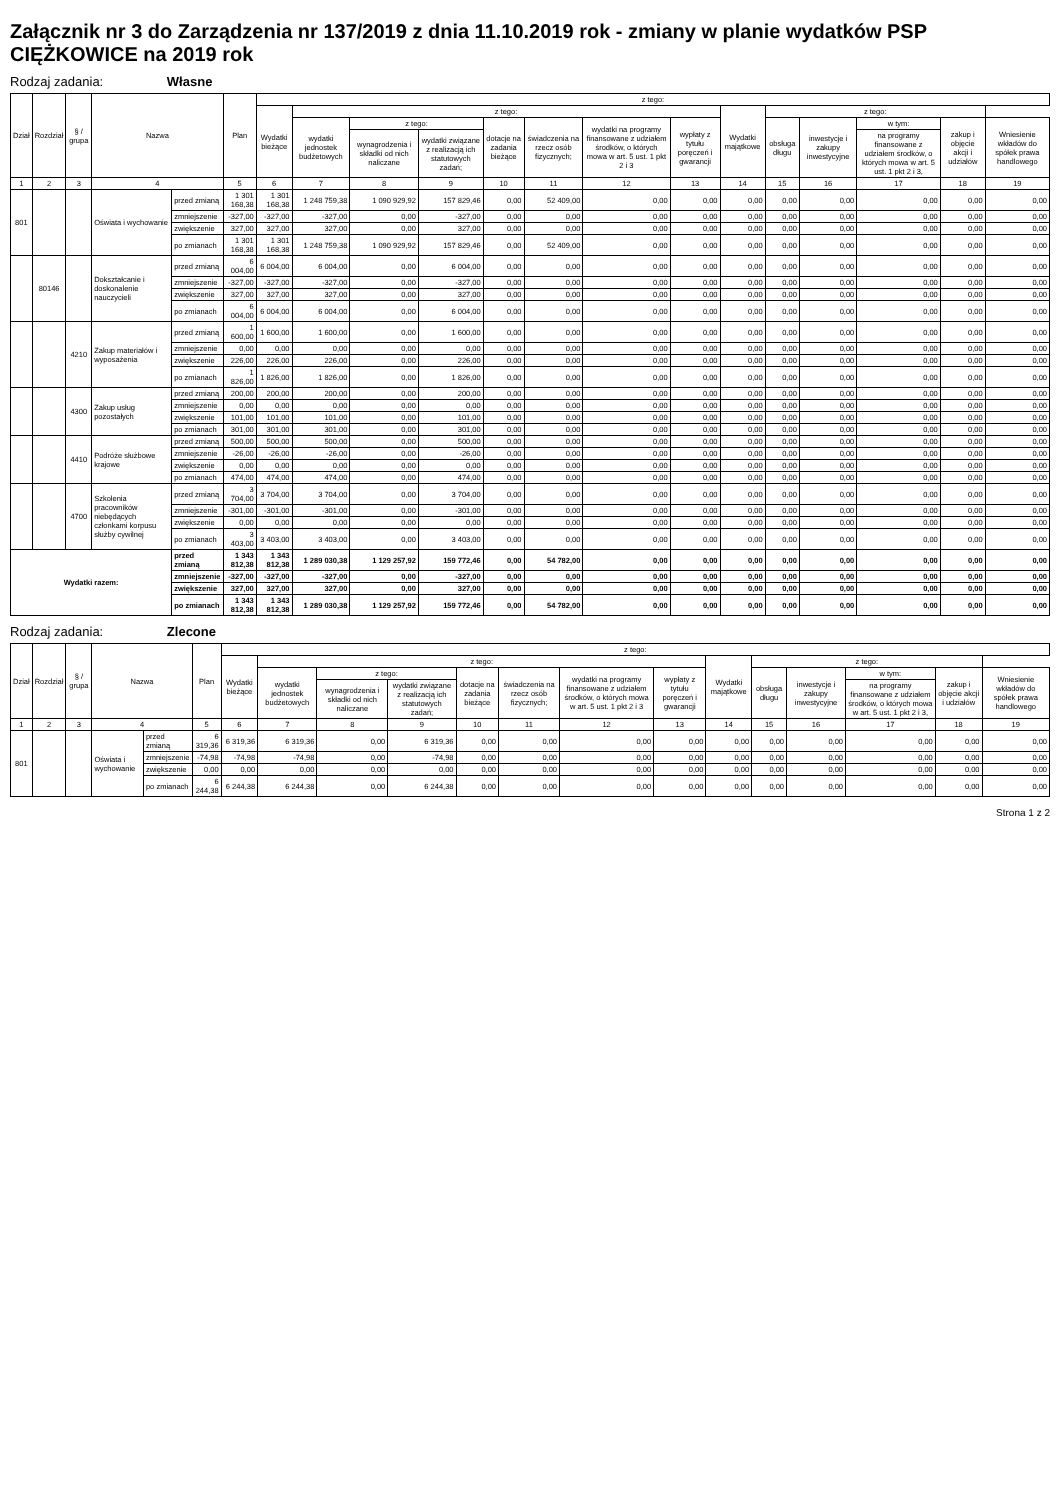Załącznik nr 3 do Zarządzenia nr 137/2019 z dnia 11.10.2019 rok - zmiany w planie wydatków PSP CIĘŻKOWICE na 2019 rok
Rodzaj zadania: Własne
| Dział | Rozdział | § / grupa | Nazwa | | Plan | z tego: | | | | | | | | | | | | | |
| --- | --- | --- | --- | --- | --- | --- | --- | --- | --- | --- | --- | --- | --- | --- | --- | --- | --- | --- | --- |
| | | | | | | Wydatki bieżące | z tego: | | | | | | | Wydatki majątkowe | z tego: | | | | |
| | | | | | | | wydatki jednostek budżetowych | z tego: | | dotacje na zadania bieżące | świadczenia na rzecz osób fizycznych; | wydatki na programy finansowane z udziałem środków, o których mowa w art. 5 ust. 1 pkt 2 i 3 | wypłaty z tytułu poręczeń i gwarancji | | obsługa długu | inwestycje i zakupy inwestycyjne | w tym: | zakup i objęcie akcji i udziałów | Wniesienie wkładów do spółek prawa handlowego |
| | | | | | | | | wynagrodzenia i składki od nich naliczane | wydatki związane z realizacją ich statutowych zadań; | | | | | | | | na programy finansowane z udziałem środków, o których mowa w art. 5 ust. 1 pkt 2 i 3, | | |
| 1 | 2 | 3 | 4 | | 5 | 6 | 7 | 8 | 9 | 10 | 11 | 12 | 13 | 14 | 15 | 16 | 17 | 18 | 19 |
| 801 | | | Oświata i wychowanie | przed zmianą | 1 301 168,38 | 1 301 168,38 | 1 248 759,38 | 1 090 929,92 | 157 829,46 | 0,00 | 52 409,00 | 0,00 | 0,00 | 0,00 | 0,00 | 0,00 | 0,00 | 0,00 | 0,00 |
| | | | | zmniejszenie | -327,00 | -327,00 | -327,00 | 0,00 | -327,00 | 0,00 | 0,00 | 0,00 | 0,00 | 0,00 | 0,00 | 0,00 | 0,00 | 0,00 | 0,00 |
| | | | | zwiększenie | 327,00 | 327,00 | 327,00 | 0,00 | 327,00 | 0,00 | 0,00 | 0,00 | 0,00 | 0,00 | 0,00 | 0,00 | 0,00 | 0,00 | 0,00 |
| | | | | po zmianach | 1 301 168,38 | 1 301 168,38 | 1 248 759,38 | 1 090 929,92 | 157 829,46 | 0,00 | 52 409,00 | 0,00 | 0,00 | 0,00 | 0,00 | 0,00 | 0,00 | 0,00 | 0,00 |
| | 80146 | | Dokształcanie i doskonalenie nauczycieli | przed zmianą | 6 004,00 | 6 004,00 | 6 004,00 | 0,00 | 6 004,00 | 0,00 | 0,00 | 0,00 | 0,00 | 0,00 | 0,00 | 0,00 | 0,00 | 0,00 | 0,00 |
| | | | | zmniejszenie | -327,00 | -327,00 | -327,00 | 0,00 | -327,00 | 0,00 | 0,00 | 0,00 | 0,00 | 0,00 | 0,00 | 0,00 | 0,00 | 0,00 | 0,00 |
| | | | | zwiększenie | 327,00 | 327,00 | 327,00 | 0,00 | 327,00 | 0,00 | 0,00 | 0,00 | 0,00 | 0,00 | 0,00 | 0,00 | 0,00 | 0,00 | 0,00 |
| | | | | po zmianach | 6 004,00 | 6 004,00 | 6 004,00 | 0,00 | 6 004,00 | 0,00 | 0,00 | 0,00 | 0,00 | 0,00 | 0,00 | 0,00 | 0,00 | 0,00 | 0,00 |
| | | 4210 | Zakup materiałów i wyposażenia | przed zmianą | 1 600,00 | 1 600,00 | 1 600,00 | 0,00 | 1 600,00 | 0,00 | 0,00 | 0,00 | 0,00 | 0,00 | 0,00 | 0,00 | 0,00 | 0,00 | 0,00 |
| | | | | zmniejszenie | 0,00 | 0,00 | 0,00 | 0,00 | 0,00 | 0,00 | 0,00 | 0,00 | 0,00 | 0,00 | 0,00 | 0,00 | 0,00 | 0,00 | 0,00 |
| | | | | zwiększenie | 226,00 | 226,00 | 226,00 | 0,00 | 226,00 | 0,00 | 0,00 | 0,00 | 0,00 | 0,00 | 0,00 | 0,00 | 0,00 | 0,00 | 0,00 |
| | | | | po zmianach | 1 826,00 | 1 826,00 | 1 826,00 | 0,00 | 1 826,00 | 0,00 | 0,00 | 0,00 | 0,00 | 0,00 | 0,00 | 0,00 | 0,00 | 0,00 | 0,00 |
| | | 4300 | Zakup usług pozostałych | przed zmianą | 200,00 | 200,00 | 200,00 | 0,00 | 200,00 | 0,00 | 0,00 | 0,00 | 0,00 | 0,00 | 0,00 | 0,00 | 0,00 | 0,00 | 0,00 |
| | | | | zmniejszenie | 0,00 | 0,00 | 0,00 | 0,00 | 0,00 | 0,00 | 0,00 | 0,00 | 0,00 | 0,00 | 0,00 | 0,00 | 0,00 | 0,00 | 0,00 |
| | | | | zwiększenie | 101,00 | 101,00 | 101,00 | 0,00 | 101,00 | 0,00 | 0,00 | 0,00 | 0,00 | 0,00 | 0,00 | 0,00 | 0,00 | 0,00 | 0,00 |
| | | | | po zmianach | 301,00 | 301,00 | 301,00 | 0,00 | 301,00 | 0,00 | 0,00 | 0,00 | 0,00 | 0,00 | 0,00 | 0,00 | 0,00 | 0,00 | 0,00 |
| | | 4410 | Podróże służbowe krajowe | przed zmianą | 500,00 | 500,00 | 500,00 | 0,00 | 500,00 | 0,00 | 0,00 | 0,00 | 0,00 | 0,00 | 0,00 | 0,00 | 0,00 | 0,00 | 0,00 |
| | | | | zmniejszenie | -26,00 | -26,00 | -26,00 | 0,00 | -26,00 | 0,00 | 0,00 | 0,00 | 0,00 | 0,00 | 0,00 | 0,00 | 0,00 | 0,00 | 0,00 |
| | | | | zwiększenie | 0,00 | 0,00 | 0,00 | 0,00 | 0,00 | 0,00 | 0,00 | 0,00 | 0,00 | 0,00 | 0,00 | 0,00 | 0,00 | 0,00 | 0,00 |
| | | | | po zmianach | 474,00 | 474,00 | 474,00 | 0,00 | 474,00 | 0,00 | 0,00 | 0,00 | 0,00 | 0,00 | 0,00 | 0,00 | 0,00 | 0,00 | 0,00 |
| | | 4700 | Szkolenia pracowników niebędących członkami korpusu służby cywilnej | przed zmianą | 3 704,00 | 3 704,00 | 3 704,00 | 0,00 | 3 704,00 | 0,00 | 0,00 | 0,00 | 0,00 | 0,00 | 0,00 | 0,00 | 0,00 | 0,00 | 0,00 |
| | | | | zmniejszenie | -301,00 | -301,00 | -301,00 | 0,00 | -301,00 | 0,00 | 0,00 | 0,00 | 0,00 | 0,00 | 0,00 | 0,00 | 0,00 | 0,00 | 0,00 |
| | | | | zwiększenie | 0,00 | 0,00 | 0,00 | 0,00 | 0,00 | 0,00 | 0,00 | 0,00 | 0,00 | 0,00 | 0,00 | 0,00 | 0,00 | 0,00 | 0,00 |
| | | | | po zmianach | 3 403,00 | 3 403,00 | 3 403,00 | 0,00 | 3 403,00 | 0,00 | 0,00 | 0,00 | 0,00 | 0,00 | 0,00 | 0,00 | 0,00 | 0,00 | 0,00 |
| Wydatki razem: | | | | przed zmianą | 1 343 812,38 | 1 343 812,38 | 1 289 030,38 | 1 129 257,92 | 159 772,46 | 0,00 | 54 782,00 | 0,00 | 0,00 | 0,00 | 0,00 | 0,00 | 0,00 | 0,00 | 0,00 |
| | | | | zmniejszenie | -327,00 | -327,00 | -327,00 | 0,00 | -327,00 | 0,00 | 0,00 | 0,00 | 0,00 | 0,00 | 0,00 | 0,00 | 0,00 | 0,00 | 0,00 |
| | | | | zwiększenie | 327,00 | 327,00 | 327,00 | 0,00 | 327,00 | 0,00 | 0,00 | 0,00 | 0,00 | 0,00 | 0,00 | 0,00 | 0,00 | 0,00 | 0,00 |
| | | | | po zmianach | 1 343 812,38 | 1 343 812,38 | 1 289 030,38 | 1 129 257,92 | 159 772,46 | 0,00 | 54 782,00 | 0,00 | 0,00 | 0,00 | 0,00 | 0,00 | 0,00 | 0,00 | 0,00 |
Rodzaj zadania: Zlecone
| Dział | Rozdział | § / grupa | Nazwa | | Plan | z tego: | | | | | | | | | | | | | |
| --- | --- | --- | --- | --- | --- | --- | --- | --- | --- | --- | --- | --- | --- | --- | --- | --- | --- | --- | --- |
| | | | | | | Wydatki bieżące | z tego: | | | | | | | Wydatki majątkowe | z tego: | | | | |
| | | | | | | | wydatki jednostek budżetowych | z tego: | | dotacje na zadania bieżące | świadczenia na rzecz osób fizycznych; | wydatki na programy finansowane z udziałem środków, o których mowa w art. 5 ust. 1 pkt 2 i 3 | wypłaty z tytułu poręczeń i gwarancji | | obsługa długu | inwestycje i zakupy inwestycyjne | w tym: | zakup i objęcie akcji i udziałów | Wniesienie wkładów do spółek prawa handlowego |
| | | | | | | | | wynagrodzenia i składki od nich naliczane | wydatki związane z realizacją ich statutowych zadań; | | | | | | | | na programy finansowane z udziałem środków, o których mowa w art. 5 ust. 1 pkt 2 i 3, | | |
| 1 | 2 | 3 | 4 | | 5 | 6 | 7 | 8 | 9 | 10 | 11 | 12 | 13 | 14 | 15 | 16 | 17 | 18 | 19 |
| 801 | | | Oświata i wychowanie | przed zmianą | 6 319,36 | 6 319,36 | 6 319,36 | 0,00 | 6 319,36 | 0,00 | 0,00 | 0,00 | 0,00 | 0,00 | 0,00 | 0,00 | 0,00 | 0,00 | 0,00 |
| | | | | zmniejszenie | -74,98 | -74,98 | -74,98 | 0,00 | -74,98 | 0,00 | 0,00 | 0,00 | 0,00 | 0,00 | 0,00 | 0,00 | 0,00 | 0,00 | 0,00 |
| | | | | zwiększenie | 0,00 | 0,00 | 0,00 | 0,00 | 0,00 | 0,00 | 0,00 | 0,00 | 0,00 | 0,00 | 0,00 | 0,00 | 0,00 | 0,00 | 0,00 |
| | | | | po zmianach | 6 244,38 | 6 244,38 | 6 244,38 | 0,00 | 6 244,38 | 0,00 | 0,00 | 0,00 | 0,00 | 0,00 | 0,00 | 0,00 | 0,00 | 0,00 | 0,00 |
Strona 1 z 2